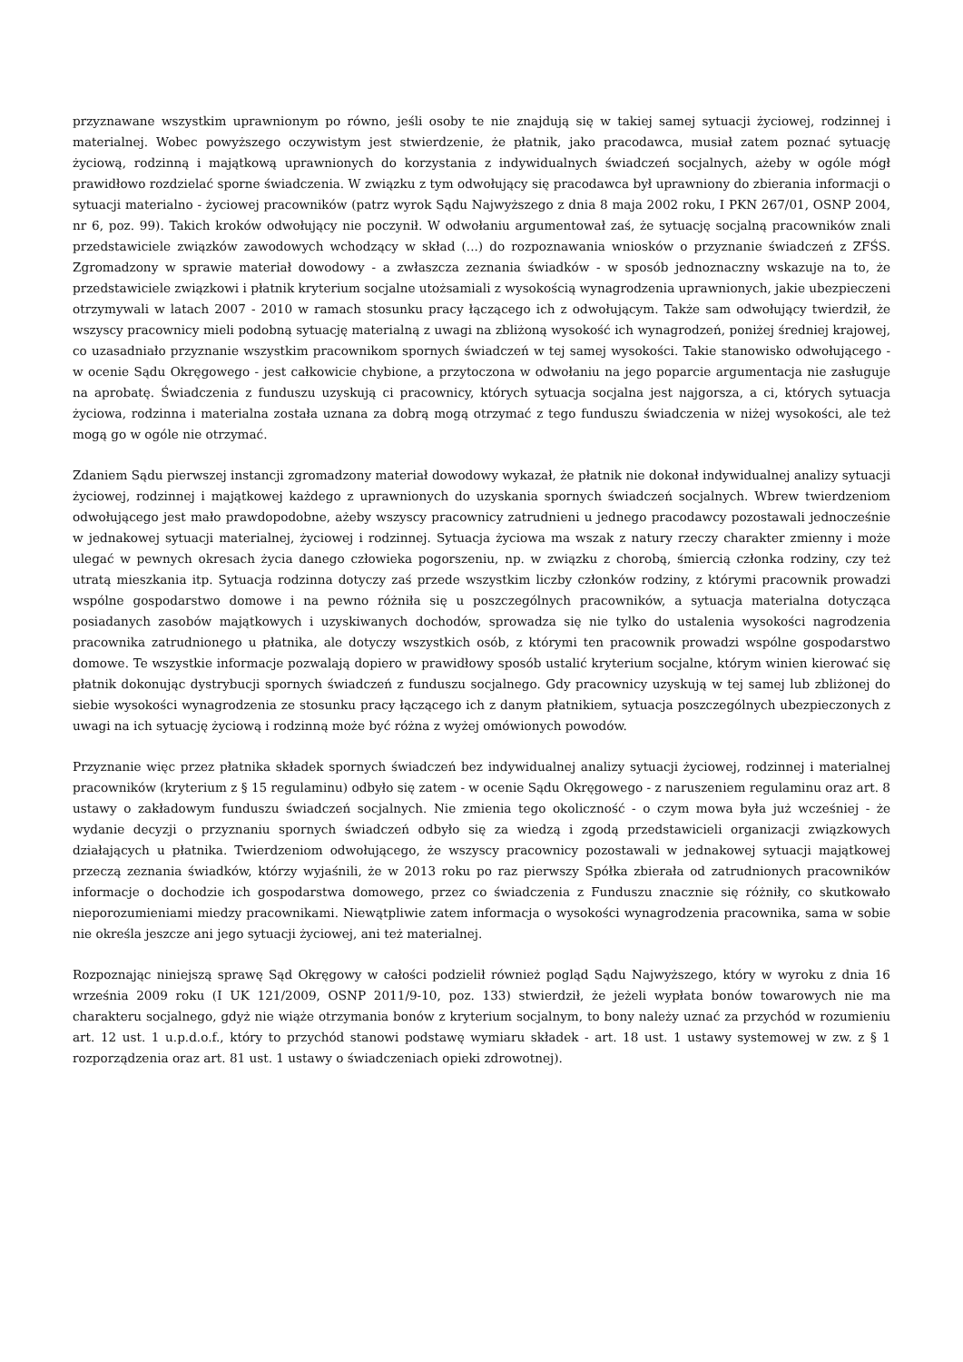przyznawane wszystkim uprawnionym po równo, jeśli osoby te nie znajdują się w takiej samej sytuacji życiowej, rodzinnej i materialnej. Wobec powyższego oczywistym jest stwierdzenie, że płatnik, jako pracodawca, musiał zatem poznać sytuację życiową, rodzinną i majątkową uprawnionych do korzystania z indywidualnych świadczeń socjalnych, ażeby w ogóle mógł prawidłowo rozdzielać sporne świadczenia. W związku z tym odwołujący się pracodawca był uprawniony do zbierania informacji o sytuacji materialno - życiowej pracowników (patrz wyrok Sądu Najwyższego z dnia 8 maja 2002 roku, I PKN 267/01, OSNP 2004, nr 6, poz. 99). Takich kroków odwołujący nie poczynił. W odwołaniu argumentował zaś, że sytuację socjalną pracowników znali przedstawiciele związków zawodowych wchodzący w skład (...) do rozpoznawania wniosków o przyznanie świadczeń z ZFŚS. Zgromadzony w sprawie materiał dowodowy - a zwłaszcza zeznania świadków - w sposób jednoznaczny wskazuje na to, że przedstawiciele związkowi i płatnik kryterium socjalne utożsamiali z wysokością wynagrodzenia uprawnionych, jakie ubezpieczeni otrzymywali w latach 2007 - 2010 w ramach stosunku pracy łączącego ich z odwołującym. Także sam odwołujący twierdził, że wszyscy pracownicy mieli podobną sytuację materialną z uwagi na zbliżoną wysokość ich wynagrodzeń, poniżej średniej krajowej, co uzasadniało przyznanie wszystkim pracownikom spornych świadczeń w tej samej wysokości. Takie stanowisko odwołującego - w ocenie Sądu Okręgowego - jest całkowicie chybione, a przytoczona w odwołaniu na jego poparcie argumentacja nie zasługuje na aprobatę. Świadczenia z funduszu uzyskują ci pracownicy, których sytuacja socjalna jest najgorsza, a ci, których sytuacja życiowa, rodzinna i materialna została uznana za dobrą mogą otrzymać z tego funduszu świadczenia w niżej wysokości, ale też mogą go w ogóle nie otrzymać.
Zdaniem Sądu pierwszej instancji zgromadzony materiał dowodowy wykazał, że płatnik nie dokonał indywidualnej analizy sytuacji życiowej, rodzinnej i majątkowej każdego z uprawnionych do uzyskania spornych świadczeń socjalnych. Wbrew twierdzeniom odwołującego jest mało prawdopodobne, ażeby wszyscy pracownicy zatrudnieni u jednego pracodawcy pozostawali jednocześnie w jednakowej sytuacji materialnej, życiowej i rodzinnej. Sytuacja życiowa ma wszak z natury rzeczy charakter zmienny i może ulegać w pewnych okresach życia danego człowieka pogorszeniu, np. w związku z chorobą, śmiercią członka rodziny, czy też utratą mieszkania itp. Sytuacja rodzinna dotyczy zaś przede wszystkim liczby członków rodziny, z którymi pracownik prowadzi wspólne gospodarstwo domowe i na pewno różniła się u poszczególnych pracowników, a sytuacja materialna dotycząca posiadanych zasobów majątkowych i uzyskiwanych dochodów, sprowadza się nie tylko do ustalenia wysokości nagrodzenia pracownika zatrudnionego u płatnika, ale dotyczy wszystkich osób, z którymi ten pracownik prowadzi wspólne gospodarstwo domowe. Te wszystkie informacje pozwalają dopiero w prawidłowy sposób ustalić kryterium socjalne, którym winien kierować się płatnik dokonując dystrybucji spornych świadczeń z funduszu socjalnego. Gdy pracownicy uzyskują w tej samej lub zbliżonej do siebie wysokości wynagrodzenia ze stosunku pracy łączącego ich z danym płatnikiem, sytuacja poszczególnych ubezpieczonych z uwagi na ich sytuację życiową i rodzinną może być różna z wyżej omówionych powodów.
Przyznanie więc przez płatnika składek spornych świadczeń bez indywidualnej analizy sytuacji życiowej, rodzinnej i materialnej pracowników (kryterium z § 15 regulaminu) odbyło się zatem - w ocenie Sądu Okręgowego - z naruszeniem regulaminu oraz art. 8 ustawy o zakładowym funduszu świadczeń socjalnych. Nie zmienia tego okoliczność - o czym mowa była już wcześniej - że wydanie decyzji o przyznaniu spornych świadczeń odbyło się za wiedzą i zgodą przedstawicieli organizacji związkowych działających u płatnika. Twierdzeniom odwołującego, że wszyscy pracownicy pozostawali w jednakowej sytuacji majątkowej przeczą zeznania świadków, którzy wyjaśnili, że w 2013 roku po raz pierwszy Spółka zbierała od zatrudnionych pracowników informacje o dochodzie ich gospodarstwa domowego, przez co świadczenia z Funduszu znacznie się różniły, co skutkowało nieporozumieniami miedzy pracownikami. Niewątpliwie zatem informacja o wysokości wynagrodzenia pracownika, sama w sobie nie określa jeszcze ani jego sytuacji życiowej, ani też materialnej.
Rozpoznając niniejszą sprawę Sąd Okręgowy w całości podzielił również pogląd Sądu Najwyższego, który w wyroku z dnia 16 września 2009 roku (I UK 121/2009, OSNP 2011/9-10, poz. 133) stwierdził, że jeżeli wypłata bonów towarowych nie ma charakteru socjalnego, gdyż nie wiąże otrzymania bonów z kryterium socjalnym, to bony należy uznać za przychód w rozumieniu art. 12 ust. 1 u.p.d.o.f., który to przychód stanowi podstawę wymiaru składek - art. 18 ust. 1 ustawy systemowej w zw. z § 1 rozporządzenia oraz art. 81 ust. 1 ustawy o świadczeniach opieki zdrowotnej).